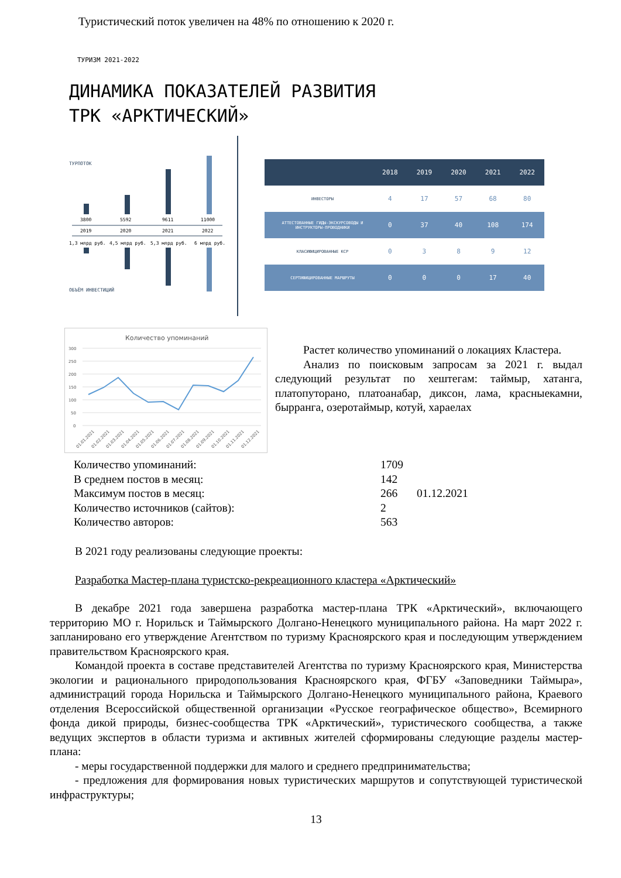Туристический поток увеличен на 48% по отношению к 2020 г.
ТУРИЗМ 2021-2022
ДИНАМИКА ПОКАЗАТЕЛЕЙ РАЗВИТИЯ
ТРК «АРКТИЧЕСКИЙ»
ТУРПОТОК
3800
5592
9611
11000
2019
2020
2021
2022
1,3 млрд руб.
4,5 млрд руб.
5,3 млрд руб.
6 млрд руб.
ОБЪЁМ ИНВЕСТИЦИЙ
| | 2018 | 2019 | 2020 | 2021 | 2022 |
| --- | --- | --- | --- | --- | --- |
| ИНВЕСТОРЫ | 4 | 17 | 57 | 68 | 80 |
| АТТЕСТОВАННЫЕ ГИДЫ-ЭКСКУРСОВОДЫ И ИНСТРУКТОРЫ-ПРОВОДНИКИ | 0 | 37 | 40 | 108 | 174 |
| КЛАСИФИЦИРОВАННЫЕ КСР | 0 | 3 | 8 | 9 | 12 |
| СЕРТИФИЦИРОВАННЫЕ МАРШРУТЫ | 0 | 0 | 0 | 17 | 40 |
Количество упоминаний
300
250
200
150
100
50
0
01.01.2021
01.02.2021
01.03.2021
01.04.2021
01.05.2021
01.06.2021
01.07.2021
01.08.2021
01.09.2021
01.10.2021
01.11.2021
01.12.2021
Растет количество упоминаний о локациях Кластера.
Анализ по поисковым запросам за 2021 г. выдал следующий результат по хештегам: таймыр, хатанга, платопуторано, платоанабар, диксон, лама, красныекамни, бырранга, озеротаймыр, котуй, хараелах
| Количество упоминаний: | 1709 | |
| В среднем постов в месяц: | 142 | |
| Максимум постов в месяц: | 266 | 01.12.2021 |
| Количество источников (сайтов): | 2 | |
| Количество авторов: | 563 | |
В 2021 году реализованы следующие проекты:
Разработка Мастер-плана туристско-рекреационного кластера «Арктический»
В декабре 2021 года завершена разработка мастер-плана ТРК «Арктический», включающего территорию МО г. Норильск и Таймырского Долгано-Ненецкого муниципального района. На март 2022 г. запланировано его утверждение Агентством по туризму Красноярского края и последующим утверждением правительством Красноярского края.
Командой проекта в составе представителей Агентства по туризму Красноярского края, Министерства экологии и рационального природопользования Красноярского края, ФГБУ «Заповедники Таймыра», администраций города Норильска и Таймырского Долгано-Ненецкого муниципального района, Краевого отделения Всероссийской общественной организации «Русское географическое общество», Всемирного фонда дикой природы, бизнес-сообщества ТРК «Арктический», туристического сообщества, а также ведущих экспертов в области туризма и активных жителей сформированы следующие разделы мастер-плана:
- меры государственной поддержки для малого и среднего предпринимательства;
- предложения для формирования новых туристических маршрутов и сопутствующей туристической инфраструктуры;
13